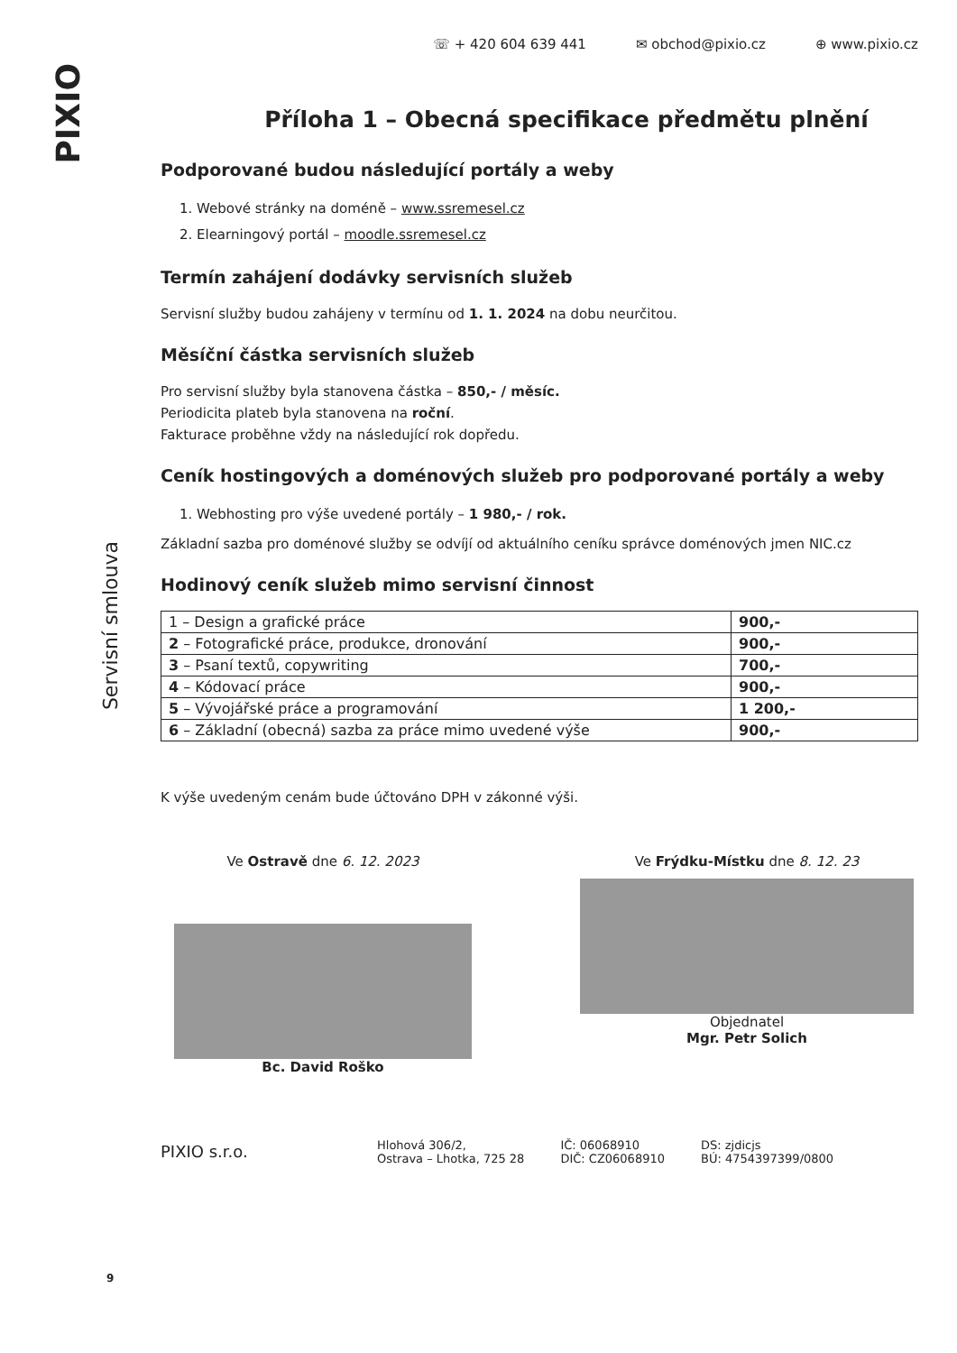PIXIO
Servisní smlouva
9
☏ + 420 604 639 441 ✉ obchod@pixio.cz ⊕ www.pixio.cz
Příloha 1 – Obecná specifikace předmětu plnění
Podporované budou následující portály a weby
1. Webové stránky na doméně – www.ssremesel.cz
2. Elearningový portál – moodle.ssremesel.cz
Termín zahájení dodávky servisních služeb
Servisní služby budou zahájeny v termínu od 1. 1. 2024 na dobu neurčitou.
Měsíční částka servisních služeb
Pro servisní služby byla stanovena částka – 850,- / měsíc.
Periodicita plateb byla stanovena na roční.
Fakturace proběhne vždy na následující rok dopředu.
Ceník hostingových a doménových služeb pro podporované portály a weby
1. Webhosting pro výše uvedené portály – 1 980,- / rok.
Základní sazba pro doménové služby se odvíjí od aktuálního ceníku správce doménových jmen NIC.cz
Hodinový ceník služeb mimo servisní činnost
| 1 – Design a grafické práce | 900,- |
| 2 – Fotografické práce, produkce, dronování | 900,- |
| 3 – Psaní textů, copywriting | 700,- |
| 4 – Kódovací práce | 900,- |
| 5 – Vývojářské práce a programování | 1 200,- |
| 6 – Základní (obecná) sazba za práce mimo uvedené výše | 900,- |
K výše uvedeným cenám bude účtováno DPH v zákonné výši.
Ve Ostravě dne 6. 12. 2023
Bc. David Roško
Ve Frýdku-Místku dne 8. 12. 23
Objednatel
Mgr. Petr Solich
PIXIO s.r.o. Hlohová 306/2,
Ostrava – Lhotka, 725 28 IČ: 06068910
DIČ: CZ06068910 DS: zjdicjs
BÚ: 4754397399/0800